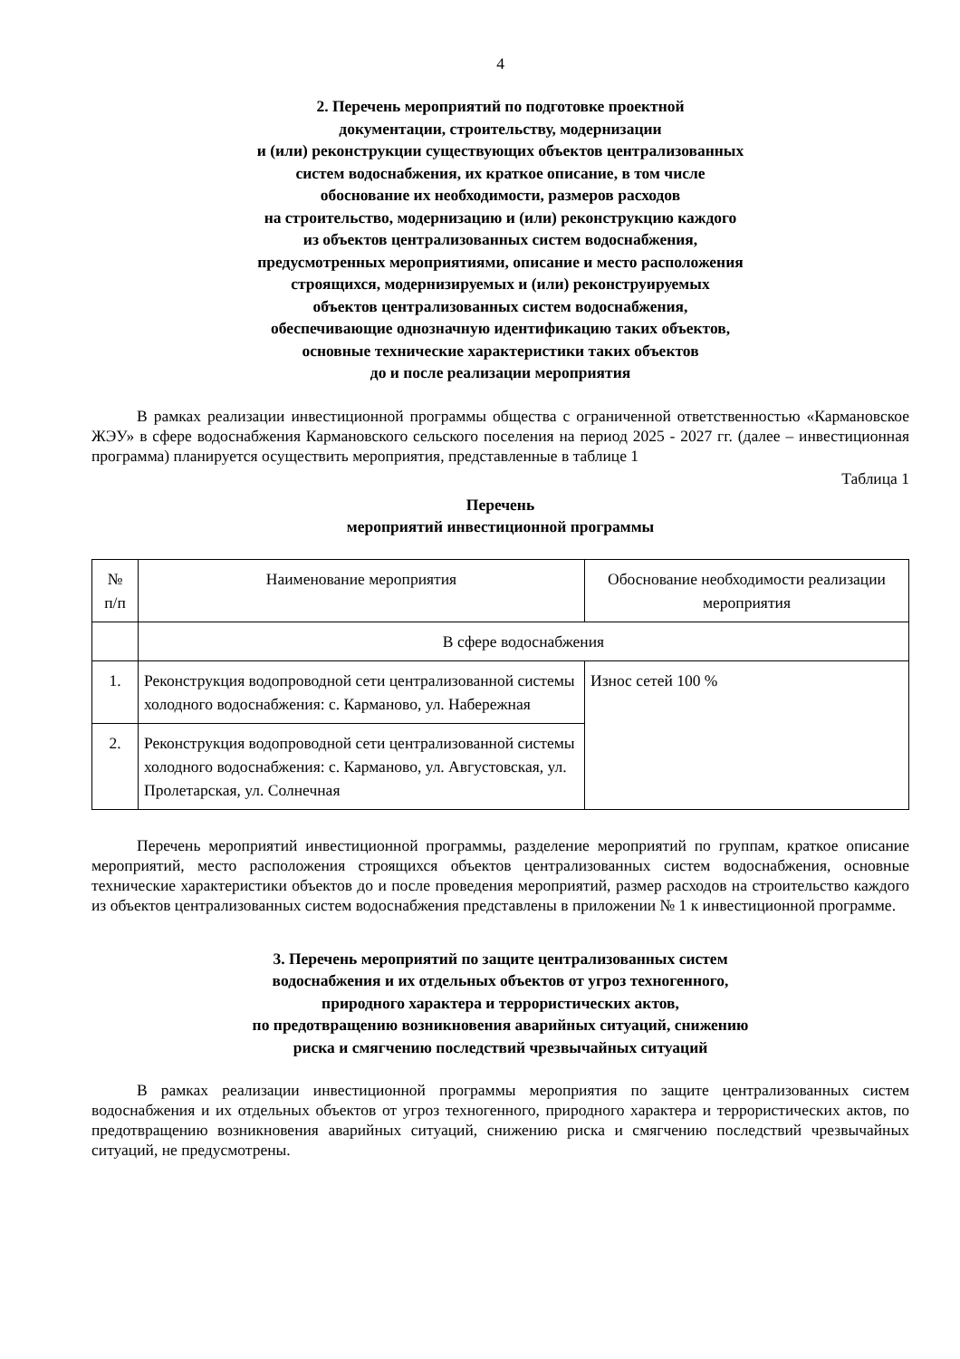4
2. Перечень мероприятий по подготовке проектной
документации, строительству, модернизации
и (или) реконструкции существующих объектов централизованных
систем водоснабжения, их краткое описание, в том числе
обоснование их необходимости, размеров расходов
на строительство, модернизацию и (или) реконструкцию каждого
из объектов централизованных систем водоснабжения,
предусмотренных мероприятиями, описание и место расположения
строящихся, модернизируемых и (или) реконструируемых
объектов централизованных систем водоснабжения,
обеспечивающие однозначную идентификацию таких объектов,
основные технические характеристики таких объектов
до и после реализации мероприятия
В рамках реализации инвестиционной программы общества с ограниченной ответственностью «Кармановское ЖЭУ» в сфере водоснабжения Кармановского сельского поселения на период 2025 - 2027 гг. (далее – инвестиционная программа) планируется осуществить мероприятия, представленные в таблице 1
Таблица 1
Перечень
мероприятий инвестиционной программы
| № п/п | Наименование мероприятия | Обоснование необходимости реализации мероприятия |
| --- | --- | --- |
| | В сфере водоснабжения | |
| 1. | Реконструкция водопроводной сети централизованной системы холодного водоснабжения: с. Карманово, ул. Набережная | Износ сетей 100 % |
| 2. | Реконструкция водопроводной сети централизованной системы холодного водоснабжения: с. Карманово, ул. Августовская, ул. Пролетарская, ул. Солнечная | |
Перечень мероприятий инвестиционной программы, разделение мероприятий по группам, краткое описание мероприятий, место расположения строящихся объектов централизованных систем водоснабжения, основные технические характеристики объектов до и после проведения мероприятий, размер расходов на строительство каждого из объектов централизованных систем водоснабжения представлены в приложении № 1 к инвестиционной программе.
3. Перечень мероприятий по защите централизованных систем
водоснабжения и их отдельных объектов от угроз техногенного,
природного характера и террористических актов,
по предотвращению возникновения аварийных ситуаций, снижению
риска и смягчению последствий чрезвычайных ситуаций
В рамках реализации инвестиционной программы мероприятия по защите централизованных систем водоснабжения и их отдельных объектов от угроз техногенного, природного характера и террористических актов, по предотвращению возникновения аварийных ситуаций, снижению риска и смягчению последствий чрезвычайных ситуаций, не предусмотрены.